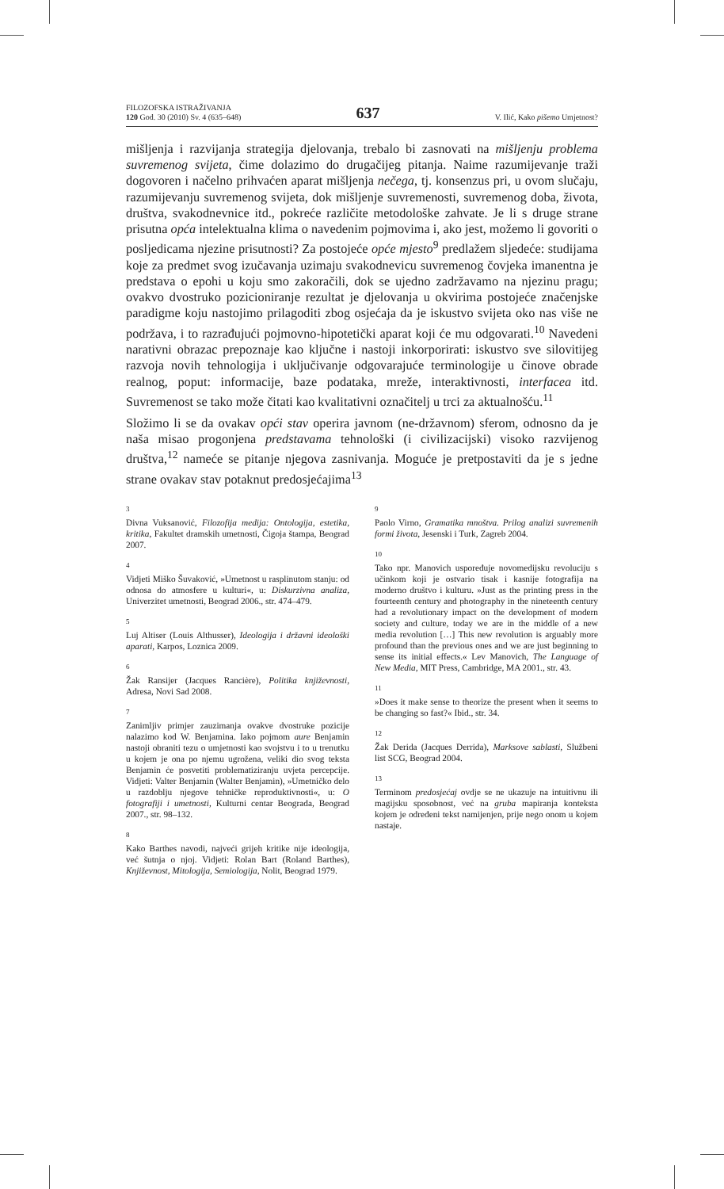FILOZOFSKA ISTRAŽIVANJA
120 God. 30 (2010) Sv. 4 (635–648)
637
V. Ilić, Kako pišemo Umjetnost?
mišljenja i razvijanja strategija djelovanja, trebalo bi zasnovati na mišljenju problema suvremenog svijeta, čime dolazimo do drugačijeg pitanja. Naime razumijevanje traži dogovoren i načelno prihvaćen aparat mišljenja nečega, tj. konsenzus pri, u ovom slučaju, razumijevanju suvremenog svijeta, dok mišljenje suvremenosti, suvremenog doba, života, društva, svakodnevnice itd., pokreće različite metodološke zahvate. Je li s druge strane prisutna opća intelektualna klima o navedenim pojmovima i, ako jest, možemo li govoriti o posljedicama njezine prisutnosti? Za postojeće opće mjesto<sup>9</sup> predlažem sljedeće: studijama koje za predmet svog izučavanja uzimaju svakodnevicu suvremenog čovjeka imanentna je predstava o epohi u koju smo zakoračili, dok se ujedno zadržavamo na njezinu pragu; ovakvo dvostruko pozicioniranje rezultat je djelovanja u okvirima postojeće značenjske paradigme koju nastojimo prilagoditi zbog osjećaja da je iskustvo svijeta oko nas više ne podržava, i to razrađujući pojmovno-hipotetički aparat koji će mu odgovarati.<sup>10</sup> Navedeni narativni obrazac prepoznaje kao ključne i nastoji inkorporirati: iskustvo sve silovitijeg razvoja novih tehnologija i uključivanje odgovarajuće terminologije u činove obrade realnog, poput: informacije, baze podataka, mreže, interaktivnosti, interfacea itd. Suvremenost se tako može čitati kao kvalitativni označitelj u trci za aktualnošću.<sup>11</sup>
Složimo li se da ovakav opći stav operira javnom (ne-državnom) sferom, odnosno da je naša misao progonjena predstavama tehnološki (i civilizacijski) visoko razvijenog društva,<sup>12</sup> nameće se pitanje njegova zasnivanja. Moguće je pretpostaviti da je s jedne strane ovakav stav potaknut predosjećajima<sup>13</sup>
3
Divna Vuksanović, Filozofija medija: Ontologija, estetika, kritika, Fakultet dramskih umetnosti, Čigoja štampa, Beograd 2007.
4
Vidjeti Miško Šuvaković, »Umetnost u rasplinutom stanju: od odnosa do atmosfere u kulturi«, u: Diskurzivna analiza, Univerzitet umetnosti, Beograd 2006., str. 474–479.
5
Luj Altiser (Louis Althusser), Ideologija i državni ideološki aparati, Karpos, Loznica 2009.
6
Žak Ransijer (Jacques Rancière), Politika književnosti, Adresa, Novi Sad 2008.
7
Zanimljiv primjer zauzimanja ovakve dvostruke pozicije nalazimo kod W. Benjamina. Iako pojmom aure Benjamin nastoji obraniti tezu o umjetnosti kao svojstvu i to u trenutku u kojem je ona po njemu ugrožena, veliki dio svog teksta Benjamin će posvetiti problematiziranju uvjeta percepcije. Vidjeti: Valter Benjamin (Walter Benjamin), »Umetničko delo u razdoblju njegove tehničke reproduktivnosti«, u: O fotografiji i umetnosti, Kulturni centar Beograda, Beograd 2007., str. 98–132.
8
Kako Barthes navodi, najveći grijeh kritike nije ideologija, već šutnja o njoj. Vidjeti: Rolan Bart (Roland Barthes), Književnost, Mitologija, Semiologija, Nolit, Beograd 1979.
9
Paolo Virno, Gramatika mnoštva. Prilog analizi suvremenih formi života, Jesenski i Turk, Zagreb 2004.
10
Tako npr. Manovich uspoređuje novomedijsku revoluciju s učinkom koji je ostvario tisak i kasnije fotografija na moderno društvo i kulturu. »Just as the printing press in the fourteenth century and photography in the nineteenth century had a revolutionary impact on the development of modern society and culture, today we are in the middle of a new media revolution […] This new revolution is arguably more profound than the previous ones and we are just beginning to sense its initial effects.« Lev Manovich, The Language of New Media, MIT Press, Cambridge, MA 2001., str. 43.
11
»Does it make sense to theorize the present when it seems to be changing so fast?« Ibid., str. 34.
12
Žak Derida (Jacques Derrida), Marksove sablasti, Službeni list SCG, Beograd 2004.
13
Terminom predosjećaj ovdje se ne ukazuje na intuitivnu ili magijsku sposobnost, već na gruba mapiranja konteksta kojem je određeni tekst namijenjen, prije nego onom u kojem nastaje.